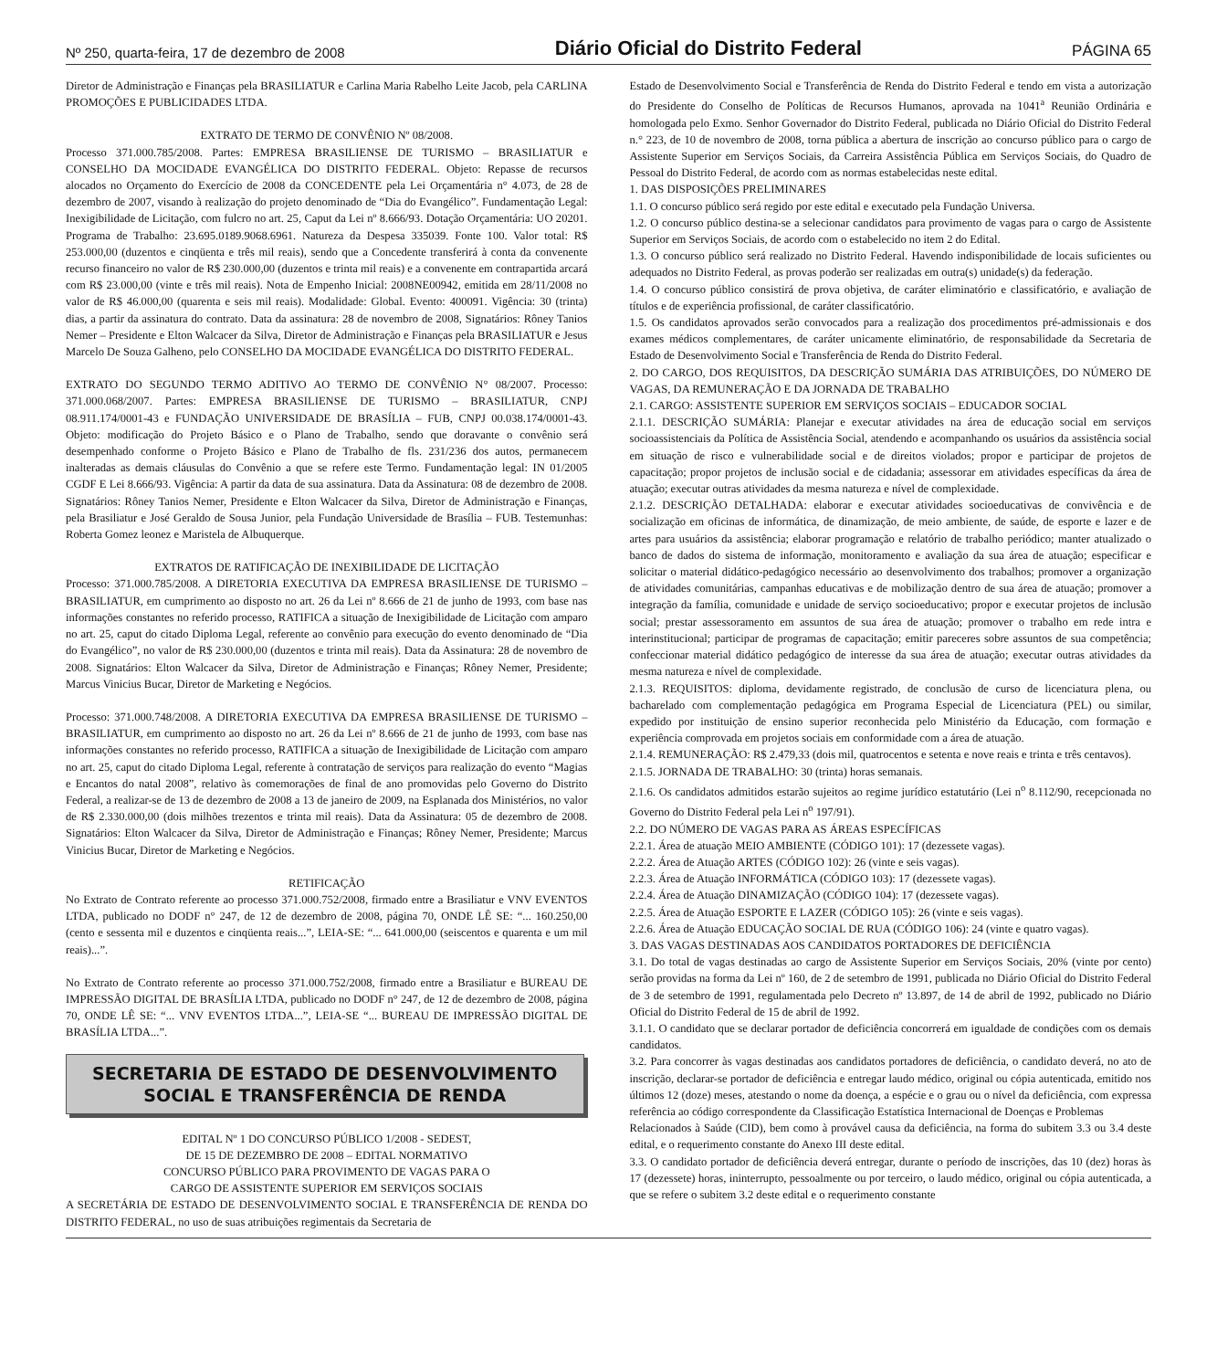Nº 250, quarta-feira, 17 de dezembro de 2008 Diário Oficial do Distrito Federal PÁGINA 65
Diretor de Administração e Finanças pela BRASILIATUR e Carlina Maria Rabelho Leite Jacob, pela CARLINA PROMOÇÕES E PUBLICIDADES LTDA.
EXTRATO DE TERMO DE CONVÊNIO Nº 08/2008.
Processo 371.000.785/2008. Partes: EMPRESA BRASILIENSE DE TURISMO – BRASILIATUR e CONSELHO DA MOCIDADE EVANGÉLICA DO DISTRITO FEDERAL. Objeto: Repasse de recursos alocados no Orçamento do Exercício de 2008 da CONCEDENTE pela Lei Orçamentária n° 4.073, de 28 de dezembro de 2007, visando à realização do projeto denominado de “Dia do Evangélico”. Fundamentação Legal: Inexigibilidade de Licitação, com fulcro no art. 25, Caput da Lei nº 8.666/93. Dotação Orçamentária: UO 20201. Programa de Trabalho: 23.695.0189.9068.6961. Natureza da Despesa 335039. Fonte 100. Valor total: R$ 253.000,00 (duzentos e cinqüenta e três mil reais), sendo que a Concedente transferirá à conta da convenente recurso financeiro no valor de R$ 230.000,00 (duzentos e trinta mil reais) e a convenente em contrapartida arcará com R$ 23.000,00 (vinte e três mil reais). Nota de Empenho Inicial: 2008NE00942, emitida em 28/11/2008 no valor de R$ 46.000,00 (quarenta e seis mil reais). Modalidade: Global. Evento: 400091. Vigência: 30 (trinta) dias, a partir da assinatura do contrato. Data da assinatura: 28 de novembro de 2008, Signatários: Rôney Tanios Nemer – Presidente e Elton Walcacer da Silva, Diretor de Administração e Finanças pela BRASILIATUR e Jesus Marcelo De Souza Galheno, pelo CONSELHO DA MOCIDADE EVANGÉLICA DO DISTRITO FEDERAL.
EXTRATO DO SEGUNDO TERMO ADITIVO AO TERMO DE CONVÊNIO N° 08/2007. Processo: 371.000.068/2007. Partes: EMPRESA BRASILIENSE DE TURISMO – BRASILIATUR, CNPJ 08.911.174/0001-43 e FUNDAÇÃO UNIVERSIDADE DE BRASÍLIA – FUB, CNPJ 00.038.174/0001-43. Objeto: modificação do Projeto Básico e o Plano de Trabalho, sendo que doravante o convênio será desempenhado conforme o Projeto Básico e Plano de Trabalho de fls. 231/236 dos autos, permanecem inalteradas as demais cláusulas do Convênio a que se refere este Termo. Fundamentação legal: IN 01/2005 CGDF E Lei 8.666/93. Vigência: A partir da data de sua assinatura. Data da Assinatura: 08 de dezembro de 2008. Signatários: Rôney Tanios Nemer, Presidente e Elton Walcacer da Silva, Diretor de Administração e Finanças, pela Brasiliatur e José Geraldo de Sousa Junior, pela Fundação Universidade de Brasília – FUB. Testemunhas: Roberta Gomez leonez e Maristela de Albuquerque.
EXTRATOS DE RATIFICAÇÃO DE INEXIBILIDADE DE LICITAÇÃO
Processo: 371.000.785/2008. A DIRETORIA EXECUTIVA DA EMPRESA BRASILIENSE DE TURISMO – BRASILIATUR, em cumprimento ao disposto no art. 26 da Lei nº 8.666 de 21 de junho de 1993, com base nas informações constantes no referido processo, RATIFICA a situação de Inexigibilidade de Licitação com amparo no art. 25, caput do citado Diploma Legal, referente ao convênio para execução do evento denominado de “Dia do Evangélico”, no valor de R$ 230.000,00 (duzentos e trinta mil reais). Data da Assinatura: 28 de novembro de 2008. Signatários: Elton Walcacer da Silva, Diretor de Administração e Finanças; Rôney Nemer, Presidente; Marcus Vinicius Bucar, Diretor de Marketing e Negócios.
Processo: 371.000.748/2008. A DIRETORIA EXECUTIVA DA EMPRESA BRASILIENSE DE TURISMO – BRASILIATUR, em cumprimento ao disposto no art. 26 da Lei nº 8.666 de 21 de junho de 1993, com base nas informações constantes no referido processo, RATIFICA a situação de Inexigibilidade de Licitação com amparo no art. 25, caput do citado Diploma Legal, referente à contratação de serviços para realização do evento “Magias e Encantos do natal 2008”, relativo às comemorações de final de ano promovidas pelo Governo do Distrito Federal, a realizar-se de 13 de dezembro de 2008 a 13 de janeiro de 2009, na Esplanada dos Ministérios, no valor de R$ 2.330.000,00 (dois milhões trezentos e trinta mil reais). Data da Assinatura: 05 de dezembro de 2008. Signatários: Elton Walcacer da Silva, Diretor de Administração e Finanças; Rôney Nemer, Presidente; Marcus Vinicius Bucar, Diretor de Marketing e Negócios.
RETIFICAÇÃO
No Extrato de Contrato referente ao processo 371.000.752/2008, firmado entre a Brasiliatur e VNV EVENTOS LTDA, publicado no DODF n° 247, de 12 de dezembro de 2008, página 70, ONDE LÊ SE: “... 160.250,00 (cento e sessenta mil e duzentos e cinqüenta reais...”, LEIA-SE: “... 641.000,00 (seiscentos e quarenta e um mil reais)...”.
No Extrato de Contrato referente ao processo 371.000.752/2008, firmado entre a Brasiliatur e BUREAU DE IMPRESSÃO DIGITAL DE BRASÍLIA LTDA, publicado no DODF n° 247, de 12 de dezembro de 2008, página 70, ONDE LÊ SE: “... VNV EVENTOS LTDA...”, LEIA-SE “... BUREAU DE IMPRESSÃO DIGITAL DE BRASÍLIA LTDA...”.
SECRETARIA DE ESTADO DE DESENVOLVIMENTO
SOCIAL E TRANSFERÊNCIA DE RENDA
EDITAL Nº 1 DO CONCURSO PÚBLICO 1/2008 - SEDEST,
DE 15 DE DEZEMBRO DE 2008 – EDITAL NORMATIVO
CONCURSO PÚBLICO PARA PROVIMENTO DE VAGAS PARA O
CARGO DE ASSISTENTE SUPERIOR EM SERVIÇOS SOCIAIS
A SECRETÁRIA DE ESTADO DE DESENVOLVIMENTO SOCIAL E TRANSFERÊNCIA DE RENDA DO DISTRITO FEDERAL, no uso de suas atribuições regimentais da Secretaria de
Estado de Desenvolvimento Social e Transferência de Renda do Distrito Federal e tendo em vista a autorização do Presidente do Conselho de Políticas de Recursos Humanos, aprovada na 1041<sup>a</sup> Reunião Ordinária e homologada pelo Exmo. Senhor Governador do Distrito Federal, publicada no Diário Oficial do Distrito Federal n.° 223, de 10 de novembro de 2008, torna pública a abertura de inscrição ao concurso público para o cargo de Assistente Superior em Serviços Sociais, da Carreira Assistência Pública em Serviços Sociais, do Quadro de Pessoal do Distrito Federal, de acordo com as normas estabelecidas neste edital.
1. DAS DISPOSIÇÕES PRELIMINARES
1.1. O concurso público será regido por este edital e executado pela Fundação Universa.
1.2. O concurso público destina-se a selecionar candidatos para provimento de vagas para o cargo de Assistente Superior em Serviços Sociais, de acordo com o estabelecido no item 2 do Edital.
1.3. O concurso público será realizado no Distrito Federal. Havendo indisponibilidade de locais suficientes ou adequados no Distrito Federal, as provas poderão ser realizadas em outra(s) unidade(s) da federação.
1.4. O concurso público consistirá de prova objetiva, de caráter eliminatório e classificatório, e avaliação de títulos e de experiência profissional, de caráter classificatório.
1.5. Os candidatos aprovados serão convocados para a realização dos procedimentos pré-admissionais e dos exames médicos complementares, de caráter unicamente eliminatório, de responsabilidade da Secretaria de Estado de Desenvolvimento Social e Transferência de Renda do Distrito Federal.
2. DO CARGO, DOS REQUISITOS, DA DESCRIÇÃO SUMÁRIA DAS ATRIBUIÇÕES, DO NÚMERO DE VAGAS, DA REMUNERAÇÃO E DA JORNADA DE TRABALHO
2.1. CARGO: ASSISTENTE SUPERIOR EM SERVIÇOS SOCIAIS – EDUCADOR SOCIAL
2.1.1. DESCRIÇÃO SUMÁRIA: Planejar e executar atividades na área de educação social em serviços socioassistenciais da Política de Assistência Social, atendendo e acompanhando os usuários da assistência social em situação de risco e vulnerabilidade social e de direitos violados; propor e participar de projetos de capacitação; propor projetos de inclusão social e de cidadania; assessorar em atividades específicas da área de atuação; executar outras atividades da mesma natureza e nível de complexidade.
2.1.2. DESCRIÇÃO DETALHADA: elaborar e executar atividades socioeducativas de convivência e de socialização em oficinas de informática, de dinamização, de meio ambiente, de saúde, de esporte e lazer e de artes para usuários da assistência; elaborar programação e relatório de trabalho periódico; manter atualizado o banco de dados do sistema de informação, monitoramento e avaliação da sua área de atuação; especificar e solicitar o material didático-pedagógico necessário ao desenvolvimento dos trabalhos; promover a organização de atividades comunitárias, campanhas educativas e de mobilização dentro de sua área de atuação; promover a integração da família, comunidade e unidade de serviço socioeducativo; propor e executar projetos de inclusão social; prestar assessoramento em assuntos de sua área de atuação; promover o trabalho em rede intra e interinstitucional; participar de programas de capacitação; emitir pareceres sobre assuntos de sua competência; confeccionar material didático pedagógico de interesse da sua área de atuação; executar outras atividades da mesma natureza e nível de complexidade.
2.1.3. REQUISITOS: diploma, devidamente registrado, de conclusão de curso de licenciatura plena, ou bacharelado com complementação pedagógica em Programa Especial de Licenciatura (PEL) ou similar, expedido por instituição de ensino superior reconhecida pelo Ministério da Educação, com formação e experiência comprovada em projetos sociais em conformidade com a área de atuação.
2.1.4. REMUNERAÇÃO: R$ 2.479,33 (dois mil, quatrocentos e setenta e nove reais e trinta e três centavos).
2.1.5. JORNADA DE TRABALHO: 30 (trinta) horas semanais.
2.1.6. Os candidatos admitidos estarão sujeitos ao regime jurídico estatutário (Lei n<sup>o</sup> 8.112/90, recepcionada no Governo do Distrito Federal pela Lei n<sup>o</sup> 197/91).
2.2. DO NÚMERO DE VAGAS PARA AS ÁREAS ESPECÍFICAS
2.2.1. Área de atuação MEIO AMBIENTE (CÓDIGO 101): 17 (dezessete vagas).
2.2.2. Área de Atuação ARTES (CÓDIGO 102): 26 (vinte e seis vagas).
2.2.3. Área de Atuação INFORMÁTICA (CÓDIGO 103): 17 (dezessete vagas).
2.2.4. Área de Atuação DINAMIZAÇÃO (CÓDIGO 104): 17 (dezessete vagas).
2.2.5. Área de Atuação ESPORTE E LAZER (CÓDIGO 105): 26 (vinte e seis vagas).
2.2.6. Área de Atuação EDUCAÇÃO SOCIAL DE RUA (CÓDIGO 106): 24 (vinte e quatro vagas).
3. DAS VAGAS DESTINADAS AOS CANDIDATOS PORTADORES DE DEFICIÊNCIA
3.1. Do total de vagas destinadas ao cargo de Assistente Superior em Serviços Sociais, 20% (vinte por cento) serão providas na forma da Lei nº 160, de 2 de setembro de 1991, publicada no Diário Oficial do Distrito Federal de 3 de setembro de 1991, regulamentada pelo Decreto nº 13.897, de 14 de abril de 1992, publicado no Diário Oficial do Distrito Federal de 15 de abril de 1992.
3.1.1. O candidato que se declarar portador de deficiência concorrerá em igualdade de condições com os demais candidatos.
3.2. Para concorrer às vagas destinadas aos candidatos portadores de deficiência, o candidato deverá, no ato de inscrição, declarar-se portador de deficiência e entregar laudo médico, original ou cópia autenticada, emitido nos últimos 12 (doze) meses, atestando o nome da doença, a espécie e o grau ou o nível da deficiência, com expressa referência ao código correspondente da Classificação Estatística Internacional de Doenças e Problemas
Relacionados à Saúde (CID), bem como à provável causa da deficiência, na forma do subitem 3.3 ou 3.4 deste edital, e o requerimento constante do Anexo III deste edital.
3.3. O candidato portador de deficiência deverá entregar, durante o período de inscrições, das 10 (dez) horas às 17 (dezessete) horas, ininterrupto, pessoalmente ou por terceiro, o laudo médico, original ou cópia autenticada, a que se refere o subitem 3.2 deste edital e o requerimento constante